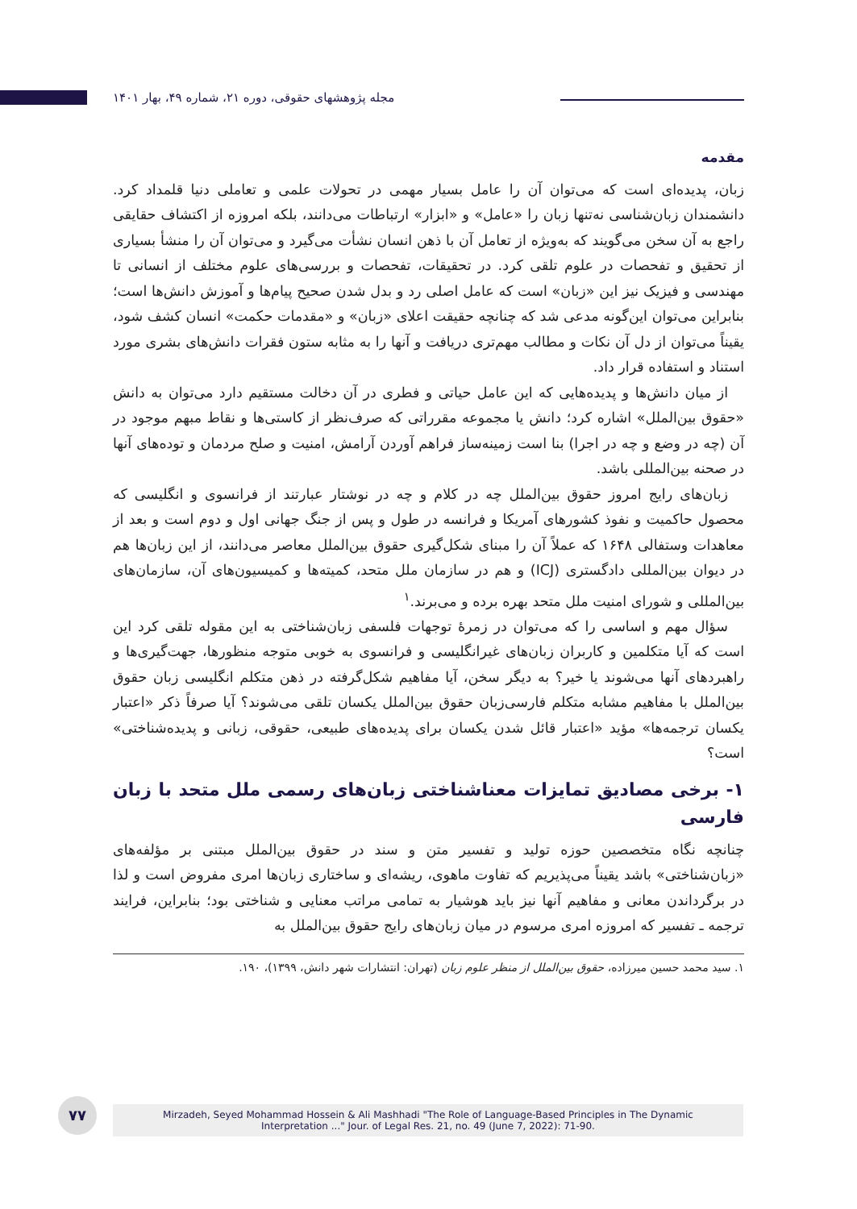مجله پژوهشهای حقوقی، دوره ۲۱، شماره ۴۹، بهار ۱۴۰۱
مقدمه
زبان، پدیده‌ای است که می‌توان آن را عامل بسیار مهمی در تحولات علمی و تعاملی دنیا قلمداد کرد. دانشمندان زبان‌شناسی نه‌تنها زبان را «عامل» و «ابزار» ارتباطات می‌دانند، بلکه امروزه از اکتشاف حقایقی راجع به آن سخن می‌گویند که به‌ویژه از تعامل آن با ذهن انسان نشأت می‌گیرد و می‌توان آن را منشأ بسیاری از تحقیق و تفحصات در علوم تلقی کرد. در تحقیقات، تفحصات و بررسی‌های علوم مختلف از انسانی تا مهندسی و فیزیک نیز این «زبان» است که عامل اصلی رد و بدل شدن صحیح پیام‌ها و آموزش دانش‌ها است؛ بنابراین می‌توان این‌گونه مدعی شد که چنانچه حقیقت اعلای «زبان» و «مقدمات حکمت» انسان کشف شود، یقیناً می‌توان از دل آن نکات و مطالب مهم‌تری دریافت و آنها را به مثابه ستون فقرات دانش‌های بشری مورد استناد و استفاده قرار داد.
از میان دانش‌ها و پدیده‌هایی که این عامل حیاتی و فطری در آن دخالت مستقیم دارد می‌توان به دانش «حقوق بین‌الملل» اشاره کرد؛ دانش یا مجموعه مقرراتی که صرف‌نظر از کاستی‌ها و نقاط مبهم موجود در آن (چه در وضع و چه در اجرا) بنا است زمینه‌ساز فراهم آوردن آرامش، امنیت و صلح مردمان و توده‌های آنها در صحنه بین‌المللی باشد.
زبان‌های رایج امروز حقوق بین‌الملل چه در کلام و چه در نوشتار عبارتند از فرانسوی و انگلیسی که محصول حاکمیت و نفوذ کشورهای آمریکا و فرانسه در طول و پس از جنگ جهانی اول و دوم است و بعد از معاهدات وستفالی ۱۶۴۸ که عملاً آن را مبنای شکل‌گیری حقوق بین‌الملل معاصر می‌دانند، از این زبان‌ها هم در دیوان بین‌المللی دادگستری (ICJ) و هم در سازمان ملل متحد، کمیته‌ها و کمیسیون‌های آن، سازمان‌های بین‌المللی و شورای امنیت ملل متحد بهره برده و می‌برند.<sup>۱</sup>
سؤال مهم و اساسی را که می‌توان در زمرۀ توجهات فلسفی زبان‌شناختی به این مقوله تلقی کرد این است که آیا متکلمین و کاربران زبان‌های غیرانگلیسی و فرانسوی به خوبی متوجه منظورها، جهت‌گیری‌ها و راهبردهای آنها می‌شوند یا خیر؟ به دیگر سخن، آیا مفاهیم شکل‌گرفته در ذهن متکلم انگلیسی زبان حقوق بین‌الملل با مفاهیم مشابه متکلم فارسی‌زبان حقوق بین‌الملل یکسان تلقی می‌شوند؟ آیا صرفاً ذکر «اعتبار یکسان ترجمه‌ها» مؤید «اعتبار قائل شدن یکسان برای پدیده‌های طبیعی، حقوقی، زبانی و پدیده‌شناختی» است؟
۱- برخی مصادیق تمایزات معناشناختی زبان‌های رسمی ملل متحد با زبان فارسی
چنانچه نگاه متخصصین حوزه تولید و تفسیر متن و سند در حقوق بین‌الملل مبتنی بر مؤلفه‌های «زبان‌شناختی» باشد یقیناً می‌پذیریم که تفاوت ماهوی، ریشه‌ای و ساختاری زبان‌ها امری مفروض است و لذا در برگرداندن معانی و مفاهیم آنها نیز باید هوشیار به تمامی مراتب معنایی و شناختی بود؛ بنابراین، فرایند ترجمه ـ تفسیر که امروزه امری مرسوم در میان زبان‌های رایج حقوق بین‌الملل به
۱. سید محمد حسین میرزاده، حقوق بین‌الملل از منظر علوم زبان (تهران: انتشارات شهر دانش، ۱۳۹۹)، ۱۹۰.
۷۷
Mirzadeh, Seyed Mohammad Hossein & Ali Mashhadi "The Role of Language-Based Principles in The Dynamic
Interpretation ..." Jour. of Legal Res. 21, no. 49 (June 7, 2022): 71-90.